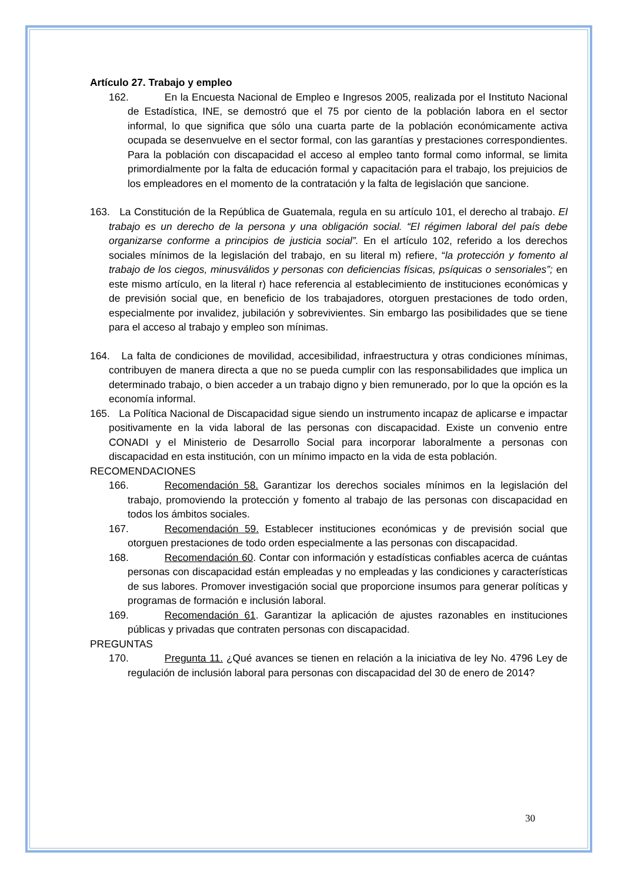Artículo 27. Trabajo y empleo
162. En la Encuesta Nacional de Empleo e Ingresos 2005, realizada por el Instituto Nacional de Estadística, INE, se demostró que el 75 por ciento de la población labora en el sector informal, lo que significa que sólo una cuarta parte de la población económicamente activa ocupada se desenvuelve en el sector formal, con las garantías y prestaciones correspondientes. Para la población con discapacidad el acceso al empleo tanto formal como informal, se limita primordialmente por la falta de educación formal y capacitación para el trabajo, los prejuicios de los empleadores en el momento de la contratación y la falta de legislación que sancione.
163. La Constitución de la República de Guatemala, regula en su artículo 101, el derecho al trabajo. El trabajo es un derecho de la persona y una obligación social. “El régimen laboral del país debe organizarse conforme a principios de justicia social”. En el artículo 102, referido a los derechos sociales mínimos de la legislación del trabajo, en su literal m) refiere, “la protección y fomento al trabajo de los ciegos, minusválidos y personas con deficiencias físicas, psíquicas o sensoriales”; en este mismo artículo, en la literal r) hace referencia al establecimiento de instituciones económicas y de previsión social que, en beneficio de los trabajadores, otorguen prestaciones de todo orden, especialmente por invalidez, jubilación y sobrevivientes. Sin embargo las posibilidades que se tiene para el acceso al trabajo y empleo son mínimas.
164. La falta de condiciones de movilidad, accesibilidad, infraestructura y otras condiciones mínimas, contribuyen de manera directa a que no se pueda cumplir con las responsabilidades que implica un determinado trabajo, o bien acceder a un trabajo digno y bien remunerado, por lo que la opción es la economía informal.
165. La Política Nacional de Discapacidad sigue siendo un instrumento incapaz de aplicarse e impactar positivamente en la vida laboral de las personas con discapacidad. Existe un convenio entre CONADI y el Ministerio de Desarrollo Social para incorporar laboralmente a personas con discapacidad en esta institución, con un mínimo impacto en la vida de esta población.
RECOMENDACIONES
166. Recomendación 58. Garantizar los derechos sociales mínimos en la legislación del trabajo, promoviendo la protección y fomento al trabajo de las personas con discapacidad en todos los ámbitos sociales.
167. Recomendación 59. Establecer instituciones económicas y de previsión social que otorguen prestaciones de todo orden especialmente a las personas con discapacidad.
168. Recomendación 60. Contar con información y estadísticas confiables acerca de cuántas personas con discapacidad están empleadas y no empleadas y las condiciones y características de sus labores. Promover investigación social que proporcione insumos para generar políticas y programas de formación e inclusión laboral.
169. Recomendación 61. Garantizar la aplicación de ajustes razonables en instituciones públicas y privadas que contraten personas con discapacidad.
PREGUNTAS
170. Pregunta 11. ¿Qué avances se tienen en relación a la iniciativa de ley No. 4796 Ley de regulación de inclusión laboral para personas con discapacidad del 30 de enero de 2014?
30